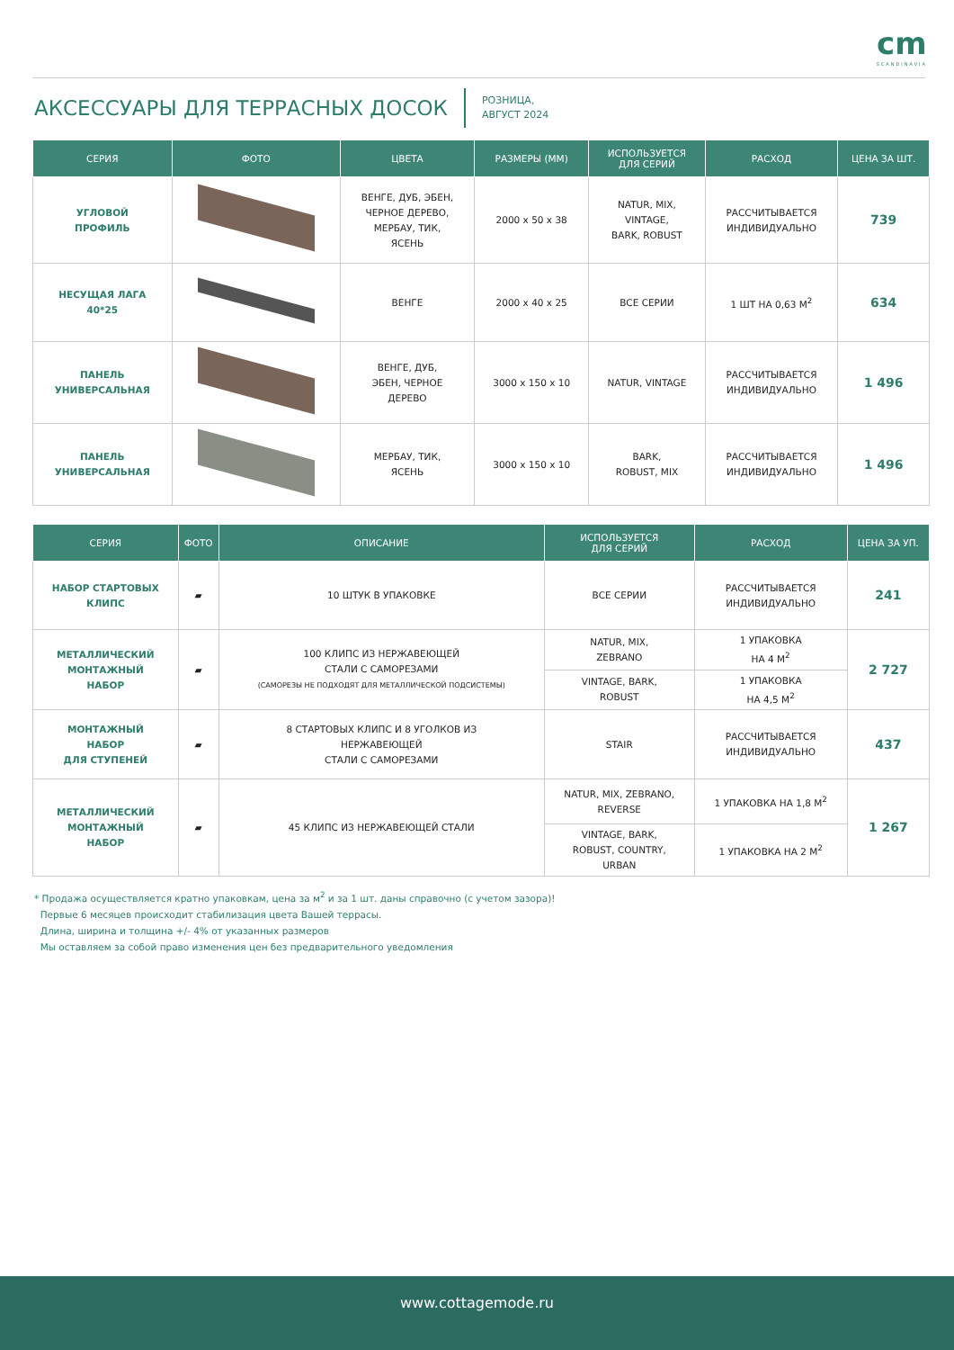cm
SCANDINAVIA
АКСЕССУАРЫ ДЛЯ ТЕРРАСНЫХ ДОСОК
РОЗНИЦА,
АВГУСТ 2024
| СЕРИЯ | ФОТО | ЦВЕТА | РАЗМЕРЫ (ММ) | ИСПОЛЬЗУЕТСЯ ДЛЯ СЕРИЙ | РАСХОД | ЦЕНА ЗА ШТ. |
| --- | --- | --- | --- | --- | --- | --- |
| УГЛОВОЙ ПРОФИЛЬ | | ВЕНГЕ, ДУБ, ЭБЕН, ЧЕРНОЕ ДЕРЕВО, МЕРБАУ, ТИК, ЯСЕНЬ | 2000 x 50 x 38 | NATUR, MIX, VINTAGE, BARK, ROBUST | РАССЧИТЫВАЕТСЯ ИНДИВИДУАЛЬНО | 739 |
| НЕСУЩАЯ ЛАГА 40*25 | | ВЕНГЕ | 2000 x 40 x 25 | ВСЕ СЕРИИ | 1 ШТ НА 0,63 М<sup>2</sup> | 634 |
| ПАНЕЛЬ УНИВЕРСАЛЬНАЯ | | ВЕНГЕ, ДУБ, ЭБЕН, ЧЕРНОЕ ДЕРЕВО | 3000 x 150 x 10 | NATUR, VINTAGE | РАССЧИТЫВАЕТСЯ ИНДИВИДУАЛЬНО | 1 496 |
| ПАНЕЛЬ УНИВЕРСАЛЬНАЯ | | МЕРБАУ, ТИК, ЯСЕНЬ | 3000 x 150 x 10 | BARK, ROBUST, MIX | РАССЧИТЫВАЕТСЯ ИНДИВИДУАЛЬНО | 1 496 |
| СЕРИЯ | ФОТО | ОПИСАНИЕ | ИСПОЛЬЗУЕТСЯ ДЛЯ СЕРИЙ | РАСХОД | ЦЕНА ЗА УП. |
| --- | --- | --- | --- | --- | --- |
| НАБОР СТАРТОВЫХ КЛИПС | ▰ | 10 ШТУК В УПАКОВКЕ | ВСЕ СЕРИИ | РАССЧИТЫВАЕТСЯ ИНДИВИДУАЛЬНО | 241 |
| МЕТАЛЛИЧЕСКИЙ МОНТАЖНЫЙ НАБОР | ▰ | 100 КЛИПС ИЗ НЕРЖАВЕЮЩЕЙ СТАЛИ С САМОРЕЗАМИ (САМОРЕЗЫ НЕ ПОДХОДЯТ ДЛЯ МЕТАЛЛИЧЕСКОЙ ПОДСИСТЕМЫ) | NATUR, MIX, ZEBRANO | 1 УПАКОВКА НА 4 М<sup>2</sup> | 2 727 |
| | | | VINTAGE, BARK, ROBUST | 1 УПАКОВКА НА 4,5 М<sup>2</sup> | |
| МОНТАЖНЫЙ НАБОР ДЛЯ СТУПЕНЕЙ | ▰ | 8 СТАРТОВЫХ КЛИПС И 8 УГОЛКОВ ИЗ НЕРЖАВЕЮЩЕЙ СТАЛИ С САМОРЕЗАМИ | STAIR | РАССЧИТЫВАЕТСЯ ИНДИВИДУАЛЬНО | 437 |
| МЕТАЛЛИЧЕСКИЙ МОНТАЖНЫЙ НАБОР | ▰ | 45 КЛИПС ИЗ НЕРЖАВЕЮЩЕЙ СТАЛИ | NATUR, MIX, ZEBRANO, REVERSE | 1 УПАКОВКА НА 1,8 М<sup>2</sup> | 1 267 |
| | | | VINTAGE, BARK, ROBUST, COUNTRY, URBAN | 1 УПАКОВКА НА 2 М<sup>2</sup> | |
* Продажа осуществляется кратно упаковкам, цена за м<sup>2</sup> и за 1 шт. даны справочно (с учетом зазора)!
Первые 6 месяцев происходит стабилизация цвета Вашей террасы.
Длина, ширина и толщина +/- 4% от указанных размеров
Мы оставляем за собой право изменения цен без предварительного уведомления
www.cottagemode.ru